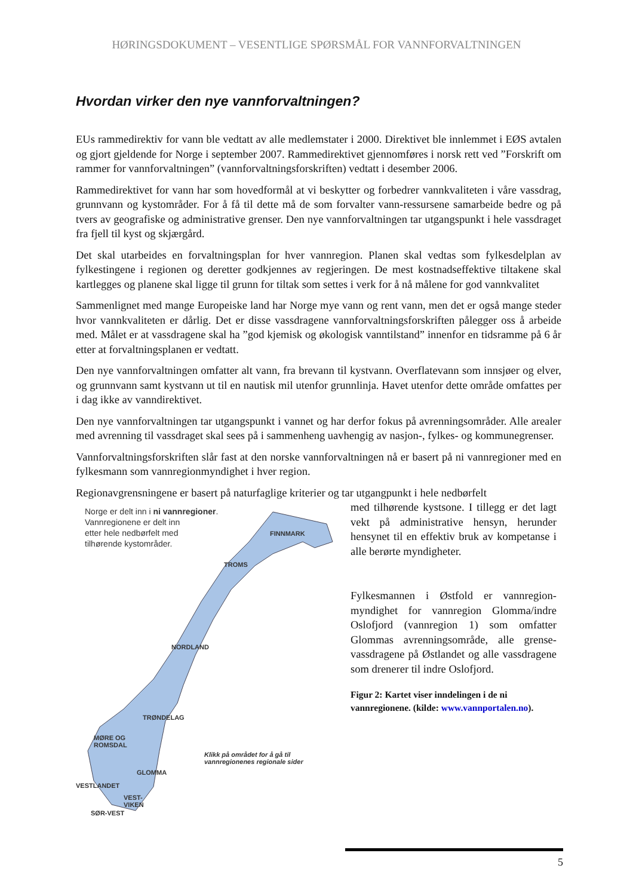HØRINGSDOKUMENT – VESENTLIGE SPØRSMÅL FOR VANNFORVALTNINGEN
Hvordan virker den nye vannforvaltningen?
EUs rammedirektiv for vann ble vedtatt av alle medlemstater i 2000. Direktivet ble innlemmet i EØS avtalen og gjort gjeldende for Norge i september 2007. Rammedirektivet gjennomføres i norsk rett ved ”Forskrift om rammer for vannforvaltningen” (vannforvaltningsforskriften) vedtatt i desember 2006.
Rammedirektivet for vann har som hovedformål at vi beskytter og forbedrer vannkvaliteten i våre vassdrag, grunnvann og kystområder. For å få til dette må de som forvalter vann-ressursene samarbeide bedre og på tvers av geografiske og administrative grenser. Den nye vannforvaltningen tar utgangspunkt i hele vassdraget fra fjell til kyst og skjærgård.
Det skal utarbeides en forvaltningsplan for hver vannregion. Planen skal vedtas som fylkesdelplan av fylkestingene i regionen og deretter godkjennes av regjeringen. De mest kostnadseffektive tiltakene skal kartlegges og planene skal ligge til grunn for tiltak som settes i verk for å nå målene for god vannkvalitet
Sammenlignet med mange Europeiske land har Norge mye vann og rent vann, men det er også mange steder hvor vannkvaliteten er dårlig. Det er disse vassdragene vannforvaltningsforskriften pålegger oss å arbeide med. Målet er at vassdragene skal ha ”god kjemisk og økologisk vanntilstand” innenfor en tidsramme på 6 år etter at forvaltningsplanen er vedtatt.
Den nye vannforvaltningen omfatter alt vann, fra brevann til kystvann. Overflatevann som innsjøer og elver, og grunnvann samt kystvann ut til en nautisk mil utenfor grunnlinja. Havet utenfor dette område omfattes per i dag ikke av vanndirektivet.
Den nye vannforvaltningen tar utgangspunkt i vannet og har derfor fokus på avrenningsområder. Alle arealer med avrenning til vassdraget skal sees på i sammenheng uavhengig av nasjon-, fylkes- og kommunegrenser.
Vannforvaltningsforskriften slår fast at den norske vannforvaltningen nå er basert på ni vannregioner med en fylkesmann som vannregionmyndighet i hver region.
Regionavgrensningene er basert på naturfaglige kriterier og tar utgangpunkt i hele nedbørfelt
Norge er delt inn i ni vannregioner.
Vannregionene er delt inn
etter hele nedbørfelt med
tilhørende kystområder.
FINNMARK
TROMS
NORDLAND
TRØNDELAG
MØRE OG
ROMSDAL
GLOMMA
VESTLANDET
VEST-
VIKEN
SØR-VEST
Klikk på området for å gå til
vannregionenes regionale sider
med tilhørende kystsone. I tillegg er det lagt vekt på administrative hensyn, herunder hensynet til en effektiv bruk av kompetanse i alle berørte myndigheter.
Fylkesmannen i Østfold er vannregion-myndighet for vannregion Glomma/indre Oslofjord (vannregion 1) som omfatter Glommas avrenningsområde, alle grense-vassdragene på Østlandet og alle vassdragene som drenerer til indre Oslofjord.
Figur 2: Kartet viser inndelingen i de ni vannregionene. (kilde: www.vannportalen.no).
5